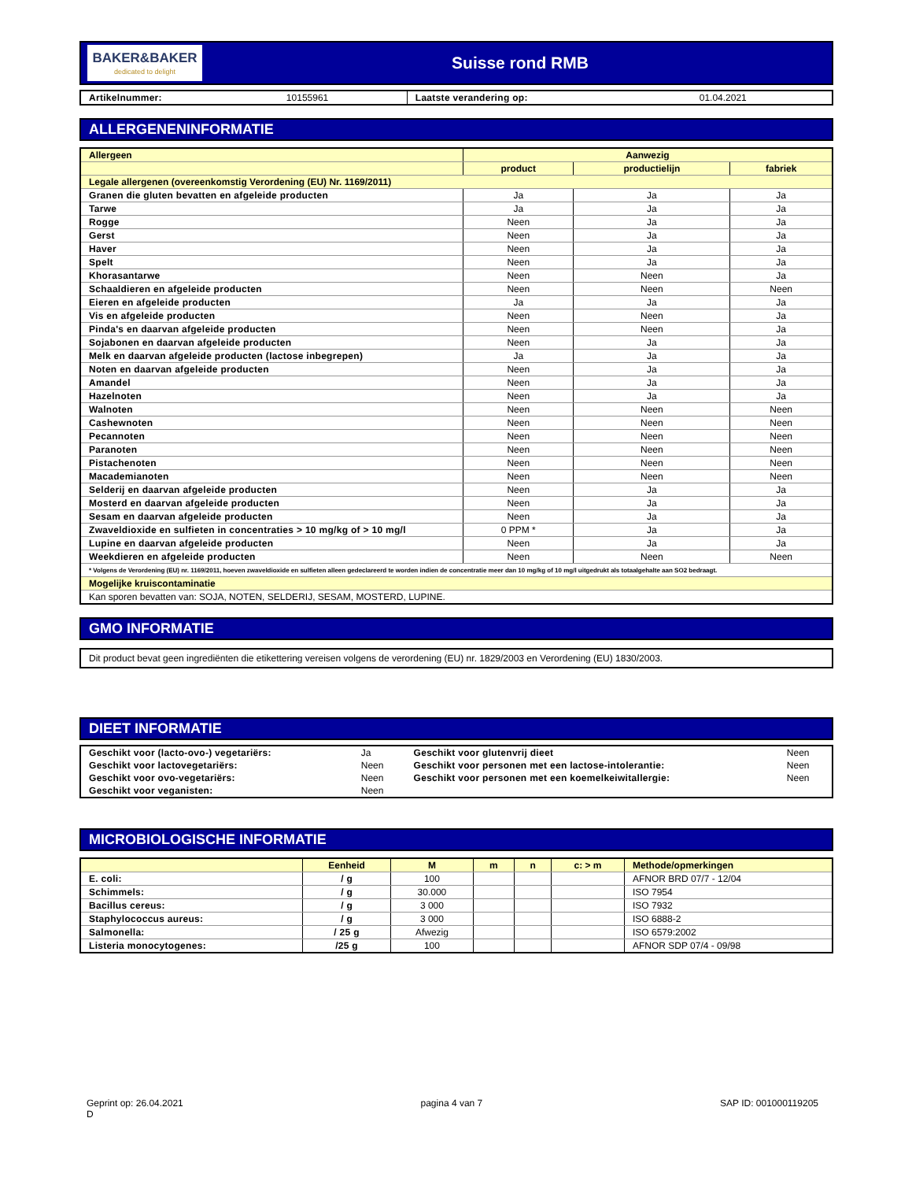BAKER&BAKER
dedicated to delight
Suisse rond RMB
| Artikelnummer: | 10155961 | Laatste verandering op: | 01.04.2021 |
ALLERGENENINFORMATIE
| Allergeen | Aanwezig | | |
| | product | productielijn | fabriek |
| Legale allergenen (overeenkomstig Verordening (EU) Nr. 1169/2011) | | | |
| Granen die gluten bevatten en afgeleide producten | Ja | Ja | Ja |
| Tarwe | Ja | Ja | Ja |
| Rogge | Neen | Ja | Ja |
| Gerst | Neen | Ja | Ja |
| Haver | Neen | Ja | Ja |
| Spelt | Neen | Ja | Ja |
| Khorasantarwe | Neen | Neen | Ja |
| Schaaldieren en afgeleide producten | Neen | Neen | Neen |
| Eieren en afgeleide producten | Ja | Ja | Ja |
| Vis en afgeleide producten | Neen | Neen | Ja |
| Pinda's en daarvan afgeleide producten | Neen | Neen | Ja |
| Sojabonen en daarvan afgeleide producten | Neen | Ja | Ja |
| Melk en daarvan afgeleide producten (lactose inbegrepen) | Ja | Ja | Ja |
| Noten en daarvan afgeleide producten | Neen | Ja | Ja |
| Amandel | Neen | Ja | Ja |
| Hazelnoten | Neen | Ja | Ja |
| Walnoten | Neen | Neen | Neen |
| Cashewnoten | Neen | Neen | Neen |
| Pecannoten | Neen | Neen | Neen |
| Paranoten | Neen | Neen | Neen |
| Pistachenoten | Neen | Neen | Neen |
| Macademianoten | Neen | Neen | Neen |
| Selderij en daarvan afgeleide producten | Neen | Ja | Ja |
| Mosterd en daarvan afgeleide producten | Neen | Ja | Ja |
| Sesam en daarvan afgeleide producten | Neen | Ja | Ja |
| Zwaveldioxide en sulfieten in concentraties > 10 mg/kg of > 10 mg/l | 0 PPM * | Ja | Ja |
| Lupine en daarvan afgeleide producten | Neen | Ja | Ja |
| Weekdieren en afgeleide producten | Neen | Neen | Neen |
| * Volgens de Verordening (EU) nr. 1169/2011, hoeven zwaveldioxide en sulfieten alleen gedeclareerd te worden indien de concentratie meer dan 10 mg/kg of 10 mg/l uitgedrukt als totaalgehalte aan SO2 bedraagt. | | | |
| Mogelijke kruiscontaminatie | | | |
| Kan sporen bevatten van: SOJA, NOTEN, SELDERIJ, SESAM, MOSTERD, LUPINE. | | | |
GMO INFORMATIE
Dit product bevat geen ingrediënten die etikettering vereisen volgens de verordening (EU) nr. 1829/2003 en Verordening (EU) 1830/2003.
DIEET INFORMATIE
| Geschikt voor (lacto-ovo-) vegetariërs: | Ja | Geschikt voor glutenvrij dieet | Neen |
| Geschikt voor lactovegetariërs: | Neen | Geschikt voor personen met een lactose-intolerantie: | Neen |
| Geschikt voor ovo-vegetariërs: | Neen | Geschikt voor personen met een koemelkeiwitallergie: | Neen |
| Geschikt voor veganisten: | Neen | | |
MICROBIOLOGISCHE INFORMATIE
| | Eenheid | M | m | n | c: > m | Methode/opmerkingen |
| E. coli: | / g | 100 | | | | AFNOR BRD 07/7 - 12/04 |
| Schimmels: | / g | 30.000 | | | | ISO 7954 |
| Bacillus cereus: | / g | 3 000 | | | | ISO 7932 |
| Staphylococcus aureus: | / g | 3 000 | | | | ISO 6888-2 |
| Salmonella: | / 25 g | Afwezig | | | | ISO 6579:2002 |
| Listeria monocytogenes: | /25 g | 100 | | | | AFNOR SDP 07/4 - 09/98 |
Geprint op: 26.04.2021
D pagina 4 van 7 SAP ID: 001000119205